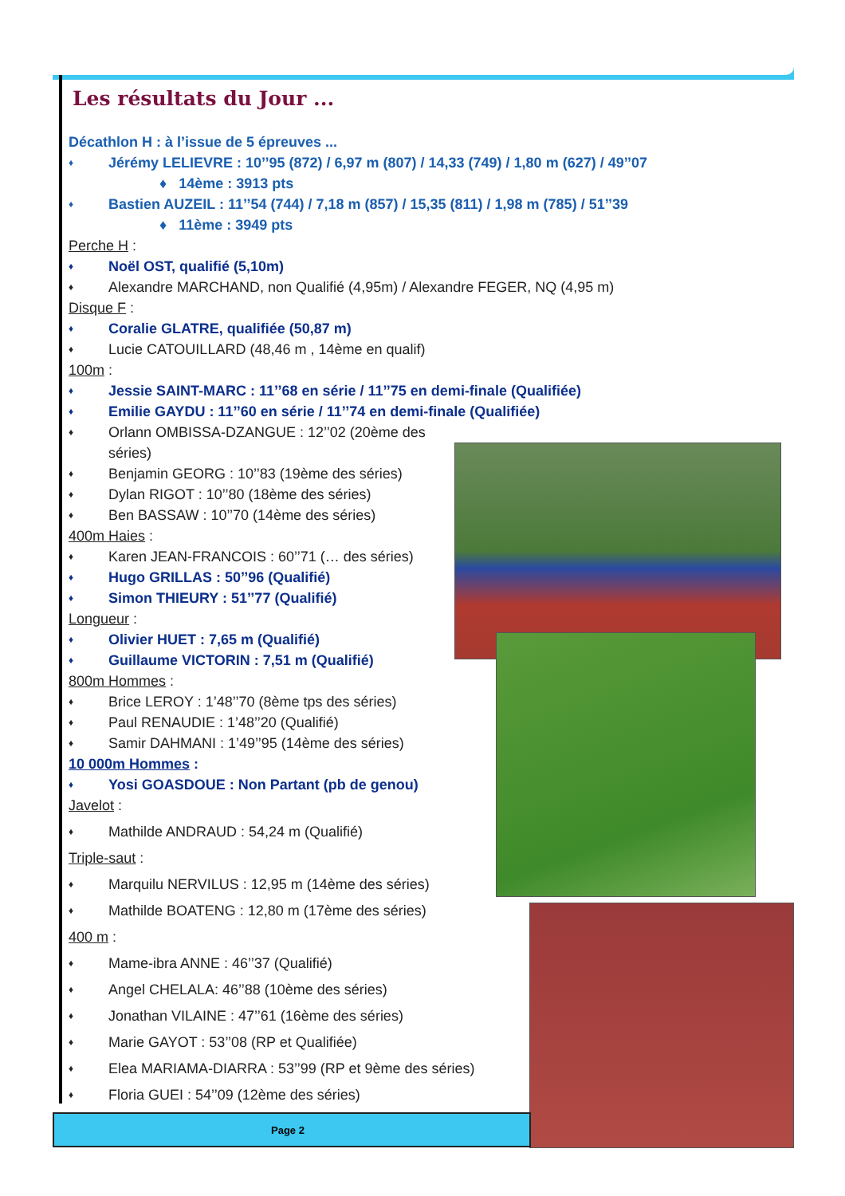Les résultats du Jour ...
Décathlon H : à l’issue de 5 épreuves ...
Jérémy LELIEVRE : 10’’95 (872) / 6,97 m (807) / 14,33 (749) / 1,80 m (627) / 49’’07
♦ 14ème : 3913 pts
Bastien AUZEIL : 11’’54 (744) / 7,18 m (857) / 15,35 (811) / 1,98 m (785) / 51’’39
♦ 11ème : 3949 pts
Perche H :
Noël OST, qualifié (5,10m)
Alexandre MARCHAND, non Qualifié (4,95m) / Alexandre FEGER, NQ (4,95 m)
Disque F :
Coralie GLATRE, qualifiée (50,87 m)
Lucie CATOUILLARD (48,46 m , 14ème en qualif)
100m :
Jessie SAINT-MARC : 11’’68 en série / 11’’75 en demi-finale (Qualifiée)
Emilie GAYDU : 11’’60 en série / 11’’74 en demi-finale (Qualifiée)
Orlann OMBISSA-DZANGUE : 12’’02 (20ème des séries)
Benjamin GEORG : 10’’83 (19ème des séries)
Dylan RIGOT : 10’’80 (18ème des séries)
Ben BASSAW : 10’’70 (14ème des séries)
400m Haies :
Karen JEAN-FRANCOIS : 60’’71 (… des séries)
Hugo GRILLAS : 50’’96 (Qualifié)
Simon THIEURY : 51’’77 (Qualifié)
Longueur :
Olivier HUET : 7,65 m (Qualifié)
Guillaume VICTORIN : 7,51 m (Qualifié)
800m Hommes :
Brice LEROY : 1’48’’70 (8ème tps des séries)
Paul RENAUDIE : 1’48’’20 (Qualifié)
Samir DAHMANI : 1’49’’95 (14ème des séries)
10 000m Hommes :
Yosi GOASDOUE : Non Partant (pb de genou)
Javelot :
Mathilde ANDRAUD : 54,24 m (Qualifié)
Triple-saut :
Marquilu NERVILUS : 12,95 m (14ème des séries)
Mathilde BOATENG : 12,80 m (17ème des séries)
400 m :
Mame-ibra ANNE : 46’’37 (Qualifié)
Angel CHELALA: 46’’88 (10ème des séries)
Jonathan VILAINE : 47’’61 (16ème des séries)
Marie GAYOT : 53’’08 (RP et Qualifiée)
Elea MARIAMA-DIARRA : 53’’99 (RP et 9ème des séries)
Floria GUEI : 54’’09 (12ème des séries)
Page 2